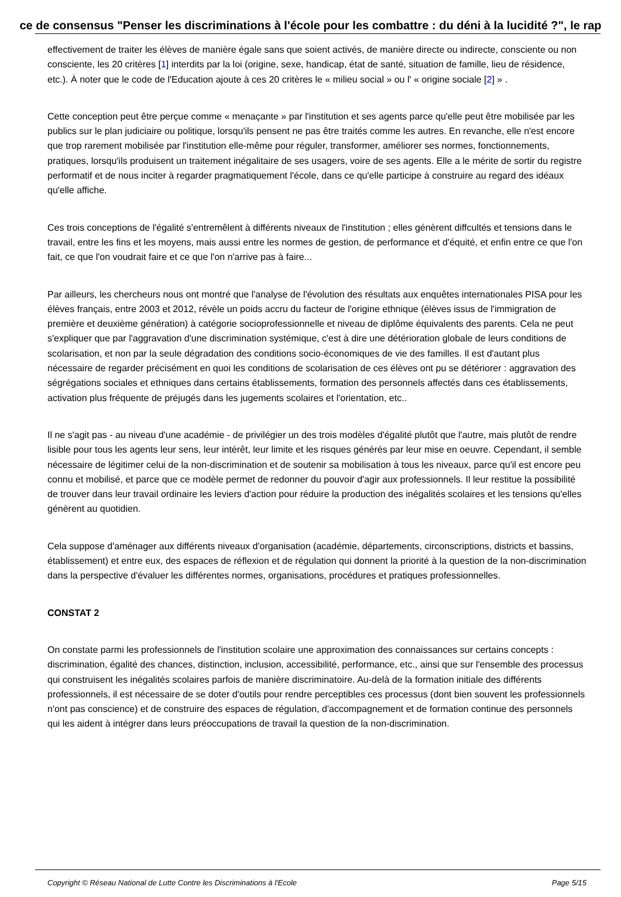ce de consensus "Penser les discriminations à l'école pour les combattre : du déni à la lucidité ?", le rap
effectivement de traiter les élèves de manière égale sans que soient activés, de manière directe ou indirecte, consciente ou non consciente, les 20 critères [1] interdits par la loi (origine, sexe, handicap, état de santé, situation de famille, lieu de résidence, etc.). À noter que le code de l'Education ajoute à ces 20 critères le « milieu social » ou l' « origine sociale [2] » .
Cette conception peut être perçue comme « menaçante » par l'institution et ses agents parce qu'elle peut être mobilisée par les publics sur le plan judiciaire ou politique, lorsqu'ils pensent ne pas être traités comme les autres. En revanche, elle n'est encore que trop rarement mobilisée par l'institution elle-même pour réguler, transformer, améliorer ses normes, fonctionnements, pratiques, lorsqu'ils produisent un traitement inégalitaire de ses usagers, voire de ses agents. Elle a le mérite de sortir du registre performatif et de nous inciter à regarder pragmatiquement l'école, dans ce qu'elle participe à construire au regard des idéaux qu'elle affiche.
Ces trois conceptions de l'égalité s'entremêlent à différents niveaux de l'institution ; elles génèrent diffcultés et tensions dans le travail, entre les fins et les moyens, mais aussi entre les normes de gestion, de performance et d'équité, et enfin entre ce que l'on fait, ce que l'on voudrait faire et ce que l'on n'arrive pas à faire...
Par ailleurs, les chercheurs nous ont montré que l'analyse de l'évolution des résultats aux enquêtes internationales PISA pour les élèves français, entre 2003 et 2012, révèle un poids accru du facteur de l'origine ethnique (élèves issus de l'immigration de première et deuxième génération) à catégorie socioprofessionnelle et niveau de diplôme équivalents des parents. Cela ne peut s'expliquer que par l'aggravation d'une discrimination systémique, c'est à dire une détérioration globale de leurs conditions de scolarisation, et non par la seule dégradation des conditions socio-économiques de vie des familles. Il est d'autant plus nécessaire de regarder précisément en quoi les conditions de scolarisation de ces élèves ont pu se détériorer : aggravation des ségrégations sociales et ethniques dans certains établissements, formation des personnels affectés dans ces établissements, activation plus fréquente de préjugés dans les jugements scolaires et l'orientation, etc..
Il ne s'agit pas - au niveau d'une académie - de privilégier un des trois modèles d'égalité plutôt que l'autre, mais plutôt de rendre lisible pour tous les agents leur sens, leur intérêt, leur limite et les risques générés par leur mise en oeuvre. Cependant, il semble nécessaire de légitimer celui de la non-discrimination et de soutenir sa mobilisation à tous les niveaux, parce qu'il est encore peu connu et mobilisé, et parce que ce modèle permet de redonner du pouvoir d'agir aux professionnels. Il leur restitue la possibilité de trouver dans leur travail ordinaire les leviers d'action pour réduire la production des inégalités scolaires et les tensions qu'elles génèrent au quotidien.
Cela suppose d'aménager aux différents niveaux d'organisation (académie, départements, circonscriptions, districts et bassins, établissement) et entre eux, des espaces de réflexion et de régulation qui donnent la priorité à la question de la non-discrimination dans la perspective d'évaluer les différentes normes, organisations, procédures et pratiques professionnelles.
CONSTAT 2
On constate parmi les professionnels de l'institution scolaire une approximation des connaissances sur certains concepts : discrimination, égalité des chances, distinction, inclusion, accessibilité, performance, etc., ainsi que sur l'ensemble des processus qui construisent les inégalités scolaires parfois de manière discriminatoire. Au-delà de la formation initiale des différents professionnels, il est nécessaire de se doter d'outils pour rendre perceptibles ces processus (dont bien souvent les professionnels n'ont pas conscience) et de construire des espaces de régulation, d'accompagnement et de formation continue des personnels qui les aident à intégrer dans leurs préoccupations de travail la question de la non-discrimination.
Copyright © Réseau National de Lutte Contre les Discriminations à l'Ecole Page 5/15